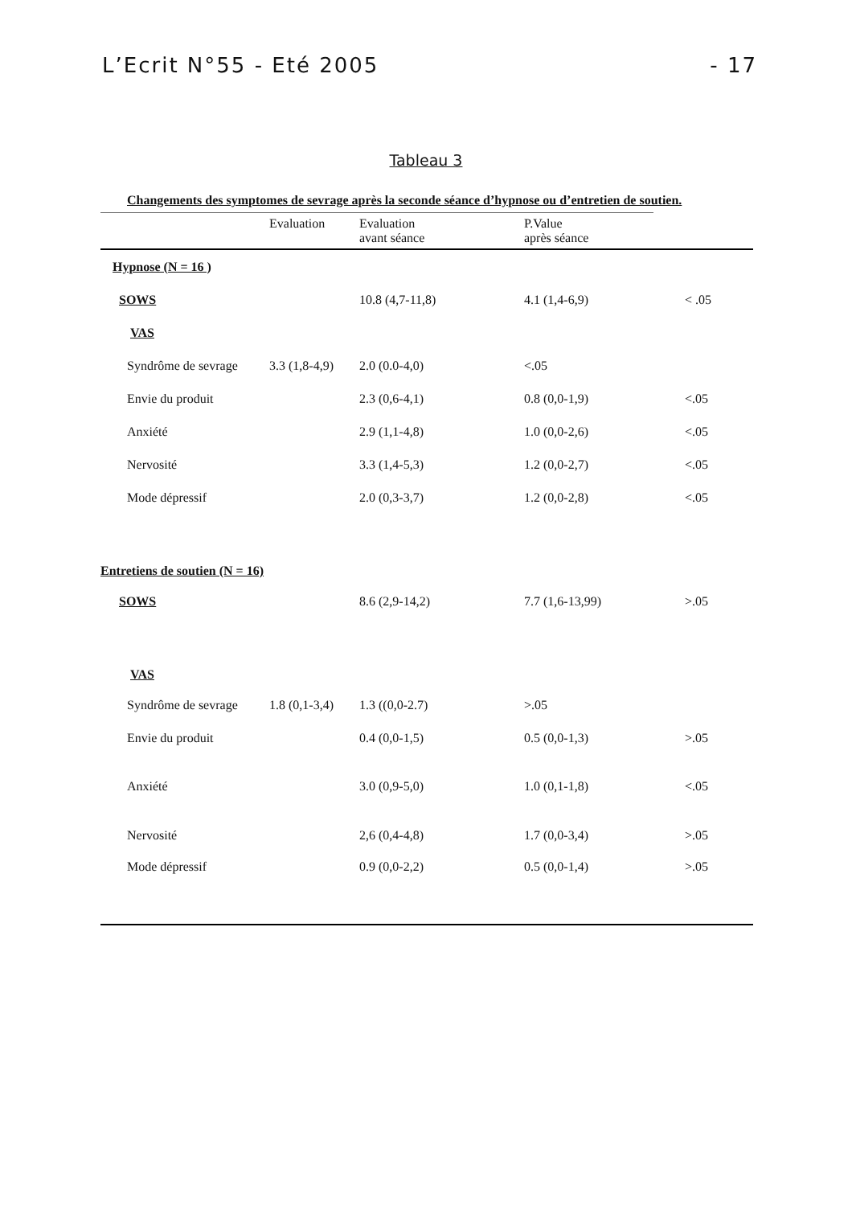L’Ecrit N°55 - Eté 2005 - 17
Tableau 3
Changements des symptomes de sevrage après la seconde séance d’hypnose ou d’entretien de soutien.
| | Evaluation | Evaluation avant séance | P.Value après séance | |
| --- | --- | --- | --- | --- |
| Hypnose (N = 16 ) | | | | |
| SOWS | | 10.8 (4,7-11,8) | 4.1 (1,4-6,9) | < .05 |
| VAS | | | | |
| Syndrôme de sevrage | 3.3 (1,8-4,9) | 2.0 (0.0-4,0) | <.05 | |
| Envie du produit | | 2.3 (0,6-4,1) | 0.8 (0,0-1,9) | <.05 |
| Anxiété | | 2.9 (1,1-4,8) | 1.0 (0,0-2,6) | <.05 |
| Nervosité | | 3.3 (1,4-5,3) | 1.2 (0,0-2,7) | <.05 |
| Mode dépressif | | 2.0 (0,3-3,7) | 1.2 (0,0-2,8) | <.05 |
| Entretiens de soutien (N = 16) | | | | |
| SOWS | | 8.6 (2,9-14,2) | 7.7 (1,6-13,99) | >.05 |
| VAS | | | | |
| Syndrôme de sevrage | 1.8 (0,1-3,4) | 1.3 ((0,0-2.7) | >.05 | |
| Envie du produit | | 0.4 (0,0-1,5) | 0.5 (0,0-1,3) | >.05 |
| Anxiété | | 3.0 (0,9-5,0) | 1.0 (0,1-1,8) | <.05 |
| Nervosité | | 2,6 (0,4-4,8) | 1.7 (0,0-3,4) | >.05 |
| Mode dépressif | | 0.9 (0,0-2,2) | 0.5 (0,0-1,4) | >.05 |